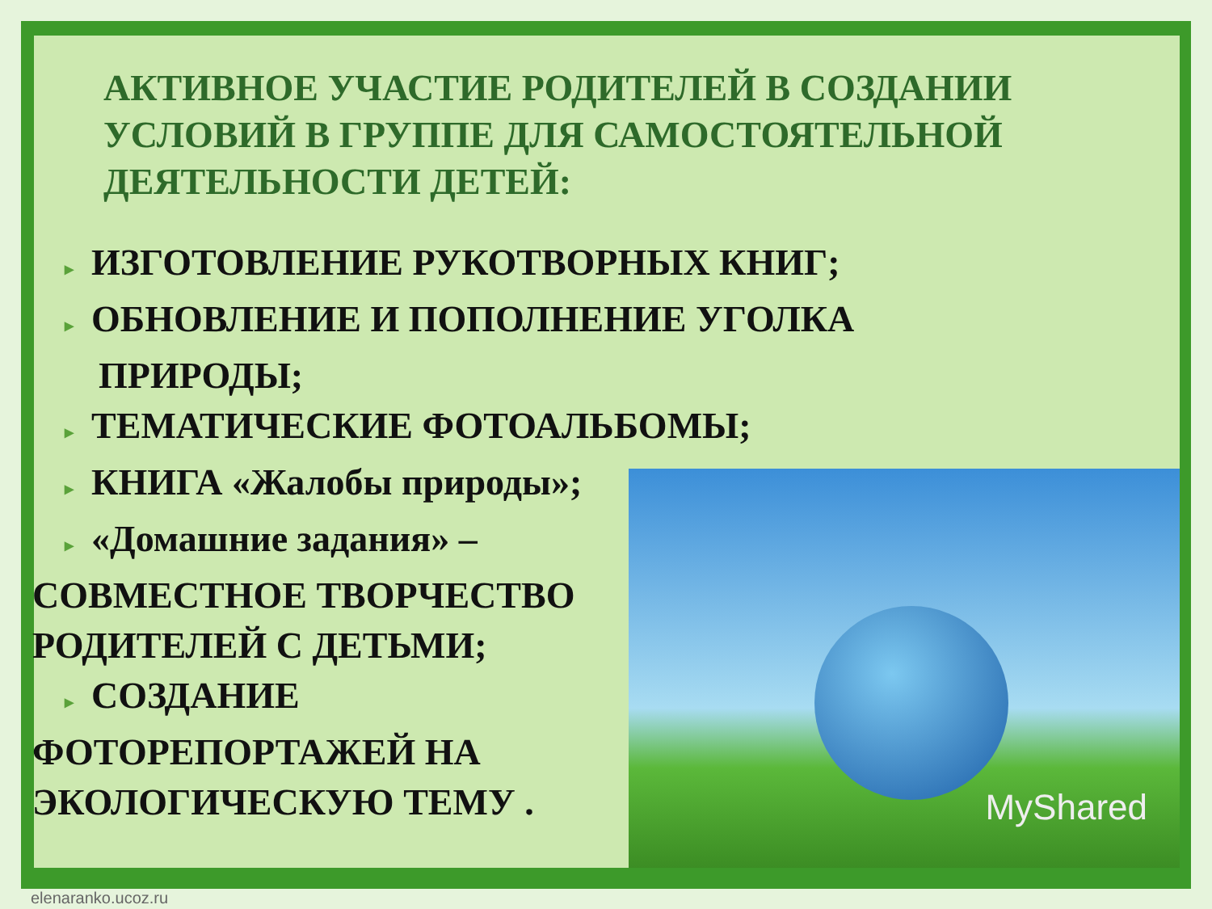MyShared
АКТИВНОЕ УЧАСТИЕ РОДИТЕЛЕЙ В СОЗДАНИИ УСЛОВИЙ В ГРУППЕ ДЛЯ САМОСТОЯТЕЛЬНОЙ ДЕЯТЕЛЬНОСТИ ДЕТЕЙ:
▸ ИЗГОТОВЛЕНИЕ РУКОТВОРНЫХ КНИГ;
▸ ОБНОВЛЕНИЕ И ПОПОЛНЕНИЕ УГОЛКА
ПРИРОДЫ;
▸ ТЕМАТИЧЕСКИЕ ФОТОАЛЬБОМЫ;
▸ КНИГА «Жалобы природы»;
▸ «Домашние задания» – СОВМЕСТНОЕ ТВОРЧЕСТВО РОДИТЕЛЕЙ С ДЕТЬМИ;
▸ СОЗДАНИЕ ФОТОРЕПОРТАЖЕЙ НА ЭКОЛОГИЧЕСКУЮ ТЕМУ .
elenaranko.ucoz.ru